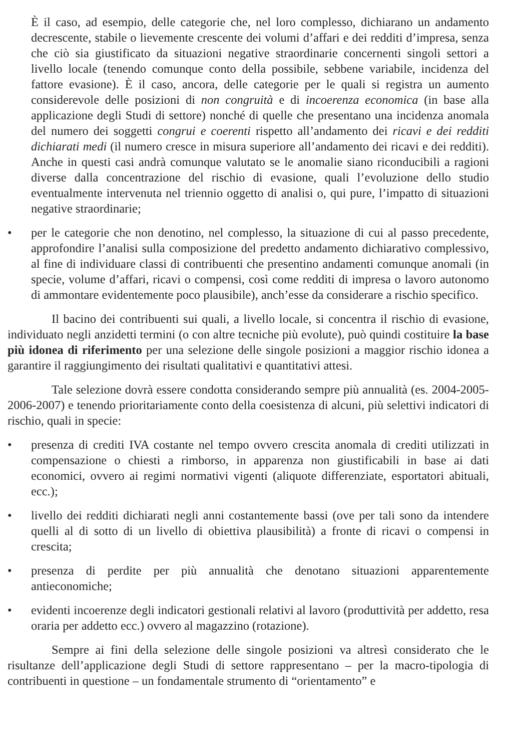È il caso, ad esempio, delle categorie che, nel loro complesso, dichiarano un andamento decrescente, stabile o lievemente crescente dei volumi d’affari e dei redditi d’impresa, senza che ciò sia giustificato da situazioni negative straordinarie concernenti singoli settori a livello locale (tenendo comunque conto della possibile, sebbene variabile, incidenza del fattore evasione). È il caso, ancora, delle categorie per le quali si registra un aumento considerevole delle posizioni di non congruità e di incoerenza economica (in base alla applicazione degli Studi di settore) nonché di quelle che presentano una incidenza anomala del numero dei soggetti congrui e coerenti rispetto all’andamento dei ricavi e dei redditi dichiarati medi (il numero cresce in misura superiore all’andamento dei ricavi e dei redditi). Anche in questi casi andrà comunque valutato se le anomalie siano riconducibili a ragioni diverse dalla concentrazione del rischio di evasione, quali l’evoluzione dello studio eventualmente intervenuta nel triennio oggetto di analisi o, qui pure, l’impatto di situazioni negative straordinarie;
• per le categorie che non denotino, nel complesso, la situazione di cui al passo precedente, approfondire l’analisi sulla composizione del predetto andamento dichiarativo complessivo, al fine di individuare classi di contribuenti che presentino andamenti comunque anomali (in specie, volume d’affari, ricavi o compensi, così come redditi di impresa o lavoro autonomo di ammontare evidentemente poco plausibile), anch’esse da considerare a rischio specifico.
Il bacino dei contribuenti sui quali, a livello locale, si concentra il rischio di evasione, individuato negli anzidetti termini (o con altre tecniche più evolute), può quindi costituire la base più idonea di riferimento per una selezione delle singole posizioni a maggior rischio idonea a garantire il raggiungimento dei risultati qualitativi e quantitativi attesi.
Tale selezione dovrà essere condotta considerando sempre più annualità (es. 2004-2005-2006-2007) e tenendo prioritariamente conto della coesistenza di alcuni, più selettivi indicatori di rischio, quali in specie:
• presenza di crediti IVA costante nel tempo ovvero crescita anomala di crediti utilizzati in compensazione o chiesti a rimborso, in apparenza non giustificabili in base ai dati economici, ovvero ai regimi normativi vigenti (aliquote differenziate, esportatori abituali, ecc.);
• livello dei redditi dichiarati negli anni costantemente bassi (ove per tali sono da intendere quelli al di sotto di un livello di obiettiva plausibilità) a fronte di ricavi o compensi in crescita;
• presenza di perdite per più annualità che denotano situazioni apparentemente antieconomiche;
• evidenti incoerenze degli indicatori gestionali relativi al lavoro (produttività per addetto, resa oraria per addetto ecc.) ovvero al magazzino (rotazione).
Sempre ai fini della selezione delle singole posizioni va altresì considerato che le risultanze dell’applicazione degli Studi di settore rappresentano – per la macro-tipologia di contribuenti in questione – un fondamentale strumento di “orientamento” e